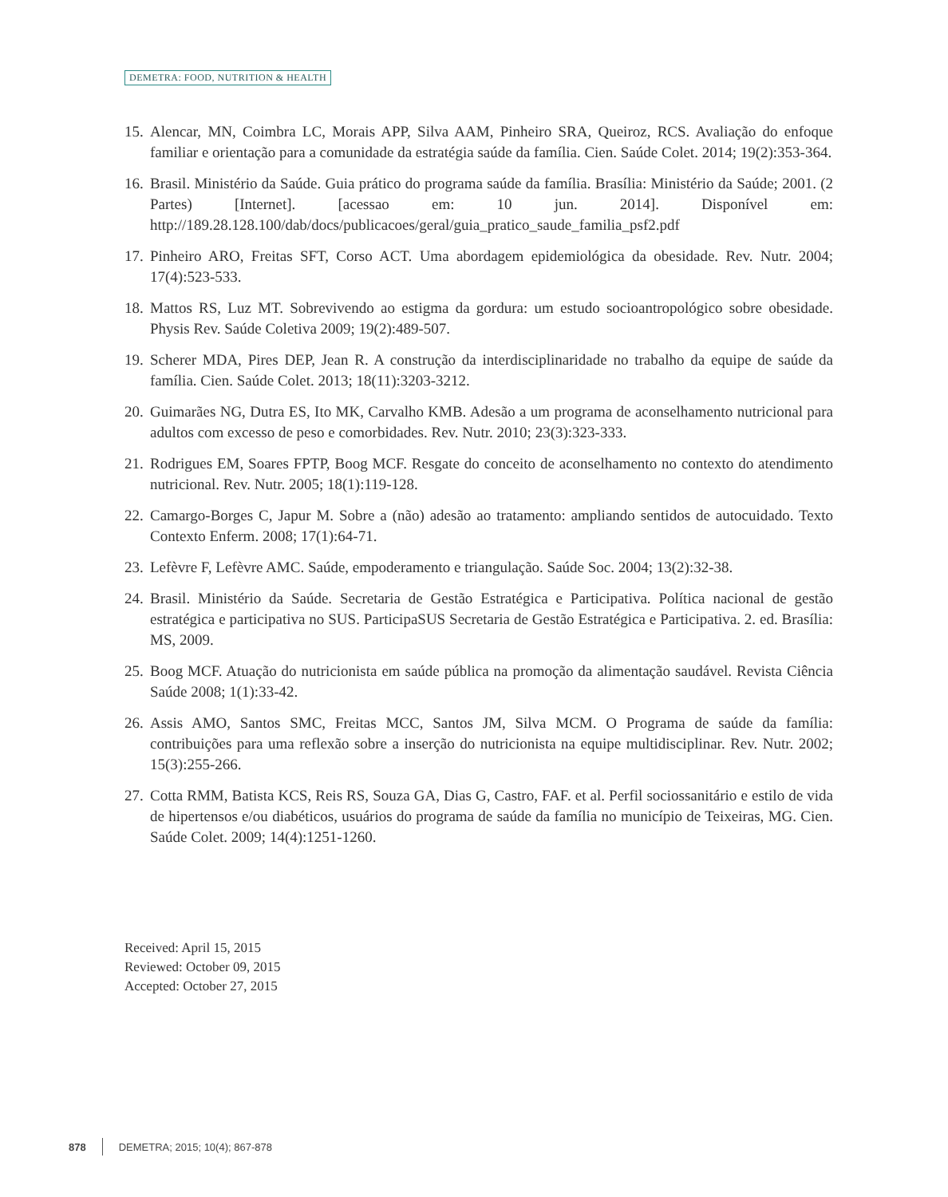DEMETRA: FOOD, NUTRITION & HEALTH
15. Alencar, MN, Coimbra LC, Morais APP, Silva AAM, Pinheiro SRA, Queiroz, RCS. Avaliação do enfoque familiar e orientação para a comunidade da estratégia saúde da família. Cien. Saúde Colet. 2014; 19(2):353-364.
16. Brasil. Ministério da Saúde. Guia prático do programa saúde da família. Brasília: Ministério da Saúde; 2001. (2 Partes) [Internet]. [acessao em: 10 jun. 2014]. Disponível em: http://189.28.128.100/dab/docs/publicacoes/geral/guia_pratico_saude_familia_psf2.pdf
17. Pinheiro ARO, Freitas SFT, Corso ACT. Uma abordagem epidemiológica da obesidade. Rev. Nutr. 2004; 17(4):523-533.
18. Mattos RS, Luz MT. Sobrevivendo ao estigma da gordura: um estudo socioantropológico sobre obesidade. Physis Rev. Saúde Coletiva 2009; 19(2):489-507.
19. Scherer MDA, Pires DEP, Jean R. A construção da interdisciplinaridade no trabalho da equipe de saúde da família. Cien. Saúde Colet. 2013; 18(11):3203-3212.
20. Guimarães NG, Dutra ES, Ito MK, Carvalho KMB. Adesão a um programa de aconselhamento nutricional para adultos com excesso de peso e comorbidades. Rev. Nutr. 2010; 23(3):323-333.
21. Rodrigues EM, Soares FPTP, Boog MCF. Resgate do conceito de aconselhamento no contexto do atendimento nutricional. Rev. Nutr. 2005; 18(1):119-128.
22. Camargo-Borges C, Japur M. Sobre a (não) adesão ao tratamento: ampliando sentidos de autocuidado. Texto Contexto Enferm. 2008; 17(1):64-71.
23. Lefèvre F, Lefèvre AMC. Saúde, empoderamento e triangulação. Saúde Soc. 2004; 13(2):32-38.
24. Brasil. Ministério da Saúde. Secretaria de Gestão Estratégica e Participativa. Política nacional de gestão estratégica e participativa no SUS. ParticipaSUS Secretaria de Gestão Estratégica e Participativa. 2. ed. Brasília: MS, 2009.
25. Boog MCF. Atuação do nutricionista em saúde pública na promoção da alimentação saudável. Revista Ciência Saúde 2008; 1(1):33-42.
26. Assis AMO, Santos SMC, Freitas MCC, Santos JM, Silva MCM. O Programa de saúde da família: contribuições para uma reflexão sobre a inserção do nutricionista na equipe multidisciplinar. Rev. Nutr. 2002; 15(3):255-266.
27. Cotta RMM, Batista KCS, Reis RS, Souza GA, Dias G, Castro, FAF. et al. Perfil sociossanitário e estilo de vida de hipertensos e/ou diabéticos, usuários do programa de saúde da família no município de Teixeiras, MG. Cien. Saúde Colet. 2009; 14(4):1251-1260.
Received: April 15, 2015
Reviewed: October 09, 2015
Accepted: October 27, 2015
878 DEMETRA; 2015; 10(4); 867-878